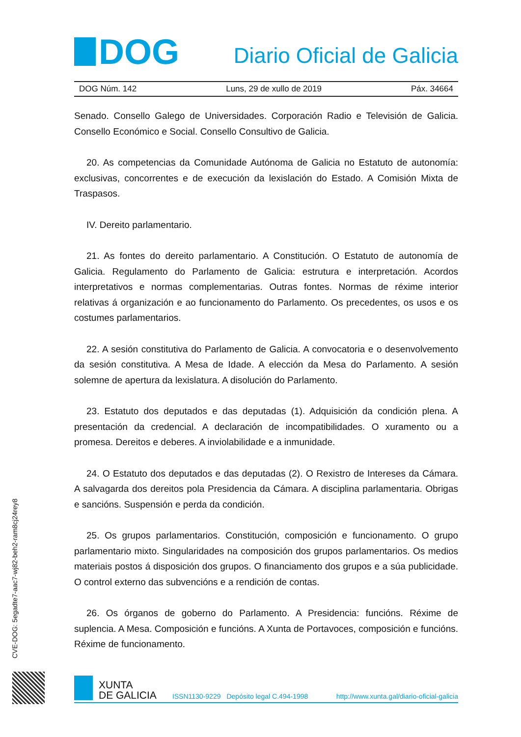DOG
Diario Oficial de Galicia
DOG Núm. 142 Luns, 29 de xullo de 2019 Páx. 34664
Senado. Consello Galego de Universidades. Corporación Radio e Televisión de Galicia. Consello Económico e Social. Consello Consultivo de Galicia.
20. As competencias da Comunidade Autónoma de Galicia no Estatuto de autonomía: exclusivas, concorrentes e de execución da lexislación do Estado. A Comisión Mixta de Traspasos.
IV. Dereito parlamentario.
21. As fontes do dereito parlamentario. A Constitución. O Estatuto de autonomía de Galicia. Regulamento do Parlamento de Galicia: estrutura e interpretación. Acordos interpretativos e normas complementarias. Outras fontes. Normas de réxime interior relativas á organización e ao funcionamento do Parlamento. Os precedentes, os usos e os costumes parlamentarios.
22. A sesión constitutiva do Parlamento de Galicia. A convocatoria e o desenvolvemento da sesión constitutiva. A Mesa de Idade. A elección da Mesa do Parlamento. A sesión solemne de apertura da lexislatura. A disolución do Parlamento.
23. Estatuto dos deputados e das deputadas (1). Adquisición da condición plena. A presentación da credencial. A declaración de incompatibilidades. O xuramento ou a promesa. Dereitos e deberes. A inviolabilidade e a inmunidade.
24. O Estatuto dos deputados e das deputadas (2). O Rexistro de Intereses da Cámara. A salvagarda dos dereitos pola Presidencia da Cámara. A disciplina parlamentaria. Obrigas e sancións. Suspensión e perda da condición.
25. Os grupos parlamentarios. Constitución, composición e funcionamento. O grupo parlamentario mixto. Singularidades na composición dos grupos parlamentarios. Os medios materiais postos á disposición dos grupos. O financiamento dos grupos e a súa publicidade. O control externo das subvencións e a rendición de contas.
26. Os órganos de goberno do Parlamento. A Presidencia: funcións. Réxime de suplencia. A Mesa. Composición e funcións. A Xunta de Portavoces, composición e funcións. Réxime de funcionamento.
CVE-DOG: 5egadte7-aac7-wj82-beh2-ram8cj24rey8
XUNTA
DE GALICIA
ISSN1130-9229 Depósito legal C.494-1998 http://www.xunta.gal/diario-oficial-galicia